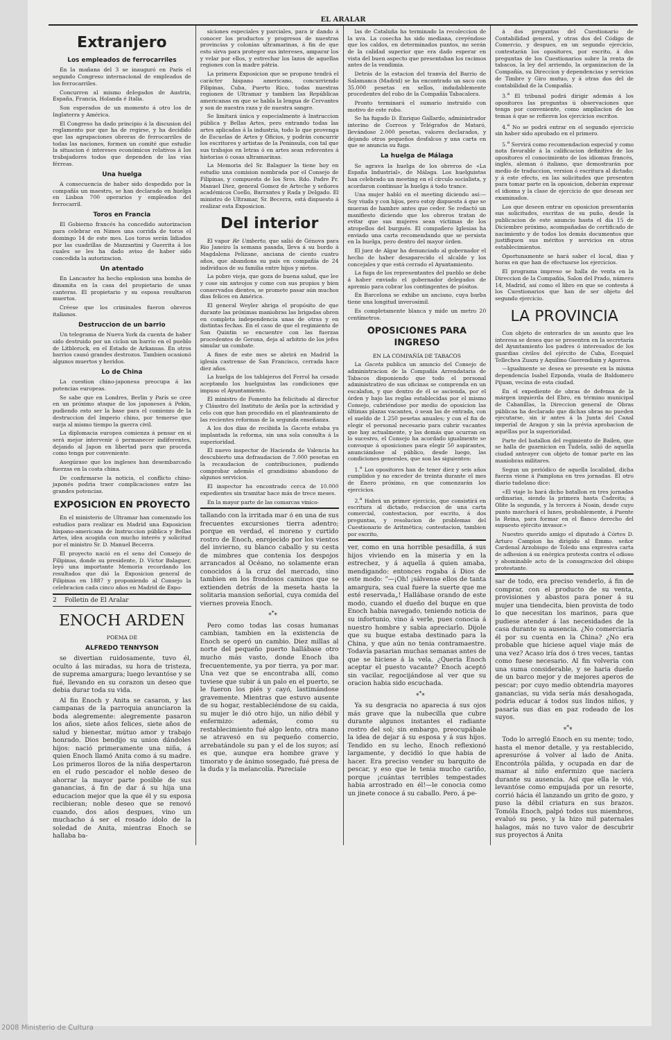EL ARALAR
Extranjero
Los empleados de ferrocarriles
En la mañana del 3 se inauguró en París el segundo Congreso internacional de empleados de los ferrocarriles.
Concurren al mismo delegados de Austria, España, Francia, Holanda é Italia.
Son esperados de un momento á otro los de Inglaterra y América.
El Congreso ha dado principio á la discusion del reglamento por que ha de regirse, y ha decidido que las agrupaciones obreras de ferrocarriles de todas las naciones, formen un comité que estudie la situacion é intereses económicos relativos á los trabajadores todos que dependen de las vías férreas.
Una huelga
A consecuencia de haber sido despedido por la compañía un maestro, se han declarado en huelga en Lisboa 700 operarios y empleados del ferrocarril.
Toros en Francia
El Gobierno francés ha concedido autorizacion para celebrar en Nimes una corrida de toros el domingo 14 de este mes. Los toros serán lidiados por las cuadrillas de Mazzantini y Guerrita á los cuales se les ha dado aviso de haber sido concedida la autorizacion.
Un atentado
En Lancaster ha hecho explosion una bomba de dinamita en la casa del propietario de unas canteras. El propietario y su esposa resultaron muertos.
Créese que los criminales fueron obreros italianos.
Destruccion de un barrio
Un telegrama de Nueva York da cuenta de haber sido destruido por un ciclon un barrio en el pueblo de Litblerock, en el Estado de Arkansas. En otros barrios causó grandes destrozos. Tambien ocasionó algunos muertos y heridos.
Lo de China
La cuestion chino-japonesa preocupa á las potencias europeas.
Se sabe que en Londres, Berlin y París se cree en un próximo ataque de los japoneses á Pekin, pudiendo esto ser la base para el comienzo de la destruccion del Imperio chino, por temerse que surja al mismo tiempo la guerra civil.
La diplomacia europea comienza á pensar en si será mejor intervenir ó permanecer indiferentes, dejando al Japon en libertad para que proceda como tenga por conveniente.
Asegúrase que los ingleses han desembarcado fuerzas en la costa china.
De confirmarse la noticia, el conflicto chino-japonés podria traer complicaciones entre las grandes potencias.
EXPOSICION EN PROYECTO
En el ministerio de Ultramar han comenzado los estudios para realizar en Madrid una Exposicion hispano-americana de Instruccion pública y Bellas Artes, idea acogida con mucho interés y solicitud por el ministro Sr. D. Manuel Becerra.
El proyecto nació en el seno del Consejo de Filipinas, donde su presidente, D. Víctor Balaguer, leyó una importante Memoria recordando los resultados que dió la Exposicion general de Filipinas en 1887 y proponiendo al Consejo la celebracion cada cinco años en Madrid de Expo-
2 Folletin de El Aralar
ENOCH ARDEN
POEMA DE
ALFREDO TENNYSON
se divertian ruidosamente, tuvo él, oculto á las miradas, su hora de tristeza, de suprema amargura; luego levantóse y se fué, llevando en su corazon un deseo que debia durar toda su vida.
Al fin Enoch y Anita se casaron, y las campanas de la parroquia anunciaron la boda alegremente: alegremente pasaron los años, siete años felices, siete años de salud y bienestar, mútuo amor y trabajo honrado. Dios bendijo su union dándoles hijos: nació primeramente una niña, á quien Enoch llamó Anita como á su madre. Los primeros lloros de la niña despertaron en el rudo pescador el noble deseo de ahorrar la mayor parte posible de sus ganancias, á fin de dar á su hija una educacion mejor que la que él y su esposa recibieran; noble deseo que se renovó cuando, dos años despues, vino un muchacho á ser el rosado ídolo de la soledad de Anita, mientras Enoch se hallaba ba-
siciones especiales y parciales, para ir dando á conocer los productos y progresos de nuestras provincias y colonias ultramarinas, á fin de que esto sirva para proteger sus intereses, amparar los y velar por ellos, y estrechar los lazos de aquellas regiones con la madre pátria.
La primera Exposicion que se propone tendrá el carácter hispano americano, concurriendo Filipinas, Cuba, Puerto Rico, todas nuestras regiones de Ultramar y tambien las Repúblicas americanas en que se habla la lengua de Cervantes y son de nuestra raza y de nuestra sangre.
Se limitará única y especialmente á Instruccion pública y Bellas Artes, pero entrando todas las artes aplicadas á la industria, todo lo que provenga de Escuelas de Artes y Oficios, y podrán concurrir los escritores y artistas de la Península, con tal que sus trabajos en letras ó en artes sean referentes á historias ó cosas ultramarinas.
La Memoria del Sr. Balaguer la tiene hoy en estudio una comision nombrada por el Consejo de Filipinas, y compuesta de los Sres. Rdo. Padre Fr. Manuel Diez, general Gomez de Arteche y señores académicos Coello, Barrantes y Rada y Delgado. El ministro de Ultramar, Sr. Becerra, está dispuesto á realizar esta Exposicion.
Del interior
El vapor Re Umberto, que salió de Génova para Rio Janeiro la semana pasada, lleva á su bordo á Magdalena Pelizane, anciana de ciento cuatro años, que abandona su país en compañía de 24 individuos de su familia entre hijos y nietos.
La pobre vieja, que goza de buena salud, que lee y cose sin anteojos y come con sus propios y bien conservados dientes, se promete pasar aún muchos dias felices en América.
El general Weyler abriga el propósito de que durante las próximas maniobras las brigadas obren en completa independencia unas de otras y en distintas fechas. En el caso de que el regimiento de San Quintin se encuentre con las fuerzas procedentes de Gerona, deja al arbitrio de los jefes simular un combate.
A fines de este mes se abrirá en Madrid la iglesia castrense de San Francisco, cerrada hace diez años.
La huelga de los tablajeros del Ferrol ha cesado aceptando los huelguistas las condiciones que impuso el Ayuntamiento.
El ministro de Fomento ha felicitado al director y Cláustro del Instituto de Avila por la actividad y celo con que han procedido en el planteamiento de las recientes reformas de la segunda enseñanza.
A los dos dias de recibida la Gaceta estaba ya implantada la reforma, sin una sola consulta á la superioridad.
El nuevo inspector de Hacienda de Valencia ha descubierto una defraudacion de 7.000 pesetas en la recaudacion de contribuciones, pudiendo comprobar además el grandísimo abandono de algunos servicios.
El inspector ha encontrado cerca de 10.000 expedientes sin tramitar hace más de trece meses.
En la mayor parte de las comarcas vinico-
tallando con la irritada mar ó en una de sus frecuentes excursiones tierra adentro; porque en verdad, el moreno y curtido rostro de Enoch, enrojecido por los vientos del invierno, su blanco caballo y su cesta de mimbres que contenia los despojos arrancados al Océano, no solamente eran conocidos á la cruz del mercado, sino tambien en los frondosos caminos que se extienden detrás de la meseta hasta la solitaria mansion señorial, cuya comida del viernes proveia Enoch.
*<sup>*</sup>*
Pero como todas las cosas humanas cambian, tambien en la existencia de Enoch se operó un cambio. Diez millas al norte del pequeño puerto hallábase otro mucho más vasto, donde Enoch iba frecuentemente, ya por tierra, ya por mar. Una vez que se encontraba allí, como tuviese que subir á un palo en el puerto, se le fueron los piés y cayó, lastimándose gravemente. Mientras que estuvo ausente de su hogar, restableciéndose de su caida, su mujer le dió otro hijo, un niño débil y enfermizo: además, como su restablecimiento fué algo lento, otra mano se atravesó en su pequeño comercio, arrebatándole su pan y el de los suyos; así es que, aunque era hombre grave y timorato y de ánimo sosegado, fué presa de la duda y la melancolía. Pareciale
las de Cataluña ha terminado la recoleccion de la uva. La cosecha ha sido mediana, creyéndose que los caldos, en determinados puntos, no serán de la calidad superior que era dado esperar en vista del buen aspecto que presentaban los racimos antes de la vendimia.
Detrás de la estacion del tranvía del Barrio de Salamanca (Madrid) se ha encontrado un saco con 35.000 pesetas en sellos, indudablemente procedentes del robo de la Compañía Tabacalera.
Pronto terminará el sumario instruido con motivo de este robo.
Se ha fugado D. Enrique Gallardo, administrador interino de Correos y Telégrafos de Mataró, llevándose 2.000 pesetas, valores declarados, y dejando otros pequeños desfalcos y una carta en que se anuncia su fuga.
La huelga de Málaga
Se agrava la huelga de los obreros de «La España Industrial», de Málaga. Los huelguistas han celebrado un meeting en el círculo socialista, y acordaron continuar la huelga á todo trance.
Una mujer habló en el meeting diciendo así:—Soy viuda y con hijos, pero estoy dispuesta á que se mueran de hambre antes que ceder. Se redactó un manifiesto diciendo que los obreros tratan de evitar que sus mujeres sean víctimas de los atropellos del burgués. El compañero Iglesias ha enviado una carta recomendando que se persista en la huelga, pero dentro del mayor órden.
El juez de Algar ha denunciado al gobernador el hecho de haber desaparecido el alcalde y los concejales y que está cerrado el Ayuntamiento.
La fuga de los representantes del pueblo se debe á haber enviado el gobernador delegados de apremio para cobrar los contingentes de pósitos.
En Barcelona se exhibe un anciano, cuya barba tiene una longitud inverosímil.
Es completamente blanca y mide un metro 20 centímetros.
OPOSICIONES PARA INGRESO
EN LA COMPAÑÍA DE TABACOS
La Gaceta publica un anuncio del Consejo de administracion de la Compañía Arrendataria de Tabacos disponiendo que todo el personal administrativo de sus oficinas se comprenda en un escalafon, y que dentro de él se ascienda, por el órden y bajo las reglas establecidas por el mismo Consejo, cubriéndose por medio de oposicion las últimas plazas vacantes, ó sean las de entrada, con el sueldo de 1.250 pesetas anuales; y con el fin de elegir el personal necesario para cubrir vacantes que hay actualmente, y las demás que ocurran en lo sucesivo, el Consejo ha acordado igualmente se convoque á oposiciones para elegir 50 aspirantes, anunciándose al público, desde luego, las condiciones generales, que son las siguientes:
1.<sup>a</sup> Los opositores han de tener diez y seis años cumplidos y no exceder de treinta durante el mes de Enero próximo, en que comenzarán los ejercicios.
2.<sup>a</sup> Habrá un primer ejercicio, que consistirá en escritura al dictado, redaccion de una carta comercial, contestacion, por escrito, á dos preguntas, y resolucion de problemas del Cuestionario de Aritmética; contestacion, tambien por escrito,
ver, como en una horrible pesadilla, á sus hijos viviendo en la miseria y en la estrechez, y á aquella á quien amaba, mendigando: entonces rogaba á Dios de este modo: “—¡Oh! ¡sálvense ellos de tanta amargura, sea cual fuere la suerte que me esté reservada„! Hallábase orando de este modo, cuando el dueño del buque en que Enoch habia navegado, teniendo noticia de su infortunio, vino á verle, pues conocia á nuestro hombre y sabia apreciarlo. Dijole que su buque estaba destinado para la China, y que aún no tenia contramaestre. Todavía pasarian muchas semanas antes de que se hiciese á la vela. ¿Queria Enoch aceptar el puesto vacante? Enoch aceptó sin vacilar, regocijándose al ver que su oracion habia sido escuchada.
*<sup>*</sup>*
Ya su desgracia no aparecia á sus ojos más grave que la nubecilla que cubre durante algunos instantes el radiante rostro del sol; sin embargo, preocupábale la idea de dejar á su esposa y á sus hijos. Tendido en su lecho, Enoch reflexionó largamente, y decidió lo que habia de hacer. Era preciso vender su barquito de pescar, y eso que le tenia mucho cariño, porque ¡cuántas terribles tempestades habia arrostrado en él!—le conocia como un jinete conoce á su caballo. Pero, á pe-
á dos preguntas del Cuestionario de Contabilidad general, y otras dos del Código de Comercio, y despues, en un segundo ejercicio, contestarán los opositores, por escrito, á dos preguntas de los Cuestionarios sobre la renta de tabacos, la ley del arriendo, la organizacion de la Compañía, su Direccion y dependencias y servicios de Timbre y Giro mutuo, y á otras dos del de contabilidad de la Compañía.
3.<sup>a</sup> El tribunal podrá dirigir además á los opositores las preguntas ú observaciones que tenga por conveniente, como ampliacion de los temas á que se refieren los ejercicios escritos.
4.<sup>a</sup> No se podrá entrar en el segundo ejercicio sin haber sido aprobado en el primero.
5.<sup>a</sup> Servirá como recomendacion especial y como nota favorable á la calificacion definitiva de los opositores el conocimiento de los idiomas francés, inglés, aleman ó italiano, que demostrarán por medio de traduccion, version ó escritura al dictado; y á este efecto, en las solicitudes que presenten para tomar parte en la oposicion, deberán expresar el idioma y la clase de ejercicio de que desean ser examinados.
Los que deseen entrar en oposicion presentarán sus solicitudes, escritas de su puño, desde la publicacion de este anuncio hasta el dia 15 de Diciembre próximo, acompañadas de certificado de nacimiento y de todos los demás documentos que justifiquen sus méritos y servicios en otros establecimientos.
Oportunamente se hará saber el local, dias y horas en que han de efectuarse los ejercicios.
El programa impreso se halla de venta en la Direccion de la Compañía, Salon del Prado, número 14, Madrid, así como el libro en que se contesta á los Cuestionarios que han de ser objeto del segundo ejercicio.
LA PROVINCIA
Con objeto de enterarles de un asunto que les interesa se desea que se presenten en la secretaría del Ayuntamiento los padres ó interesados de los guardias civiles del ejército de Cuba, Ecequiel Tellechea Zuazu y Aquilino Guerendiain y Agorrea.
—Igualmente se desea se presente en la misma dependencia Isabel Ezponda, viuda de Baldomero Pijuan, vecina de esta ciudad.
En el expediente de obras de defensa de la márgen izquierda del Ebro, en término municipal de Cabanillas, la Direccion general de Obras públicas ha declarado que dichas obras no pueden ejecutarse, sin ir antes á la Junta del Canal imperial de Aragon y sin la prévia aprobacion de aquéllas por la superioridad.
Parte del batallon del regimiento de Bailen, que se halla de guarnicion en Tudela, salió de aquella ciudad anteayer con objeto de tomar parte en las maniobras militares.
Segun un periódico de aquella localidad, dicha fuerza viene á Pamplona en tres jornadas. El otro diario tudelano dice:
«El viaje lo hará dicho batallon en tres jornadas ordinarias, siendo la primera hasta Cadreita; á Olite la segunda, y la tercera á Noain, desde cuyo punto marchará el lunes, probablemente, á Puente la Reina, para formar en el flanco derecho del supuesto ejército invasor.»
Nuestro querido amigo el diputado á Córtes D. Arturo Campion ha dirigido al Emmo. señor Cardenal Arzobispo de Toledo una expresiva carta de adhesion á su enérgica protesta contra el odioso y abominable acto de la consagracion del obispo protestante.
sar de todo, era preciso venderlo, á fin de comprar, con el producto de su venta, provisiones y abastos para poner á su mujer una tiendecita, bien provista de todo lo que necesitan los marinos, para que pudiese atender á las necesidades de la casa durante su ausencia. ¿No comerciaría él por su cuenta en la China? ¿No era probable que hiciese aquel viaje más de una vez? Acaso iría dos ó tres veces, tantas como fuese necesario. Al fin volveria con una suma considerable, y se haria dueño de un barco mejor y de mejores aperos de pescar; por cuyo medio obtendria mayores ganancias, su vida sería más desahogada, podria educar á todos sus lindos niños, y pasaria sus dias en paz rodeado de los suyos.
*<sup>*</sup>*
Todo lo arregló Enoch en su mente; todo, hasta el menor detalle, y ya restablecido, apresuróse á volver al lado de Anita. Encontróla pálida, y ocupada en dar de mamar al niño enfermizo que nacíera durante su ausencia. Así que ella le vió, levantóse como empujada por un resorte, corrió hácia él lanzando un grito de gozo, y puso la débil criatura en sus brazos. Tomóla Enoch, palpó todos sus miembros, evaluó su peso, y la hizo mil paternales halagos, más no tuvo valor de descubrir sus proyectos á Anita
2008 Ministerio de Cultura